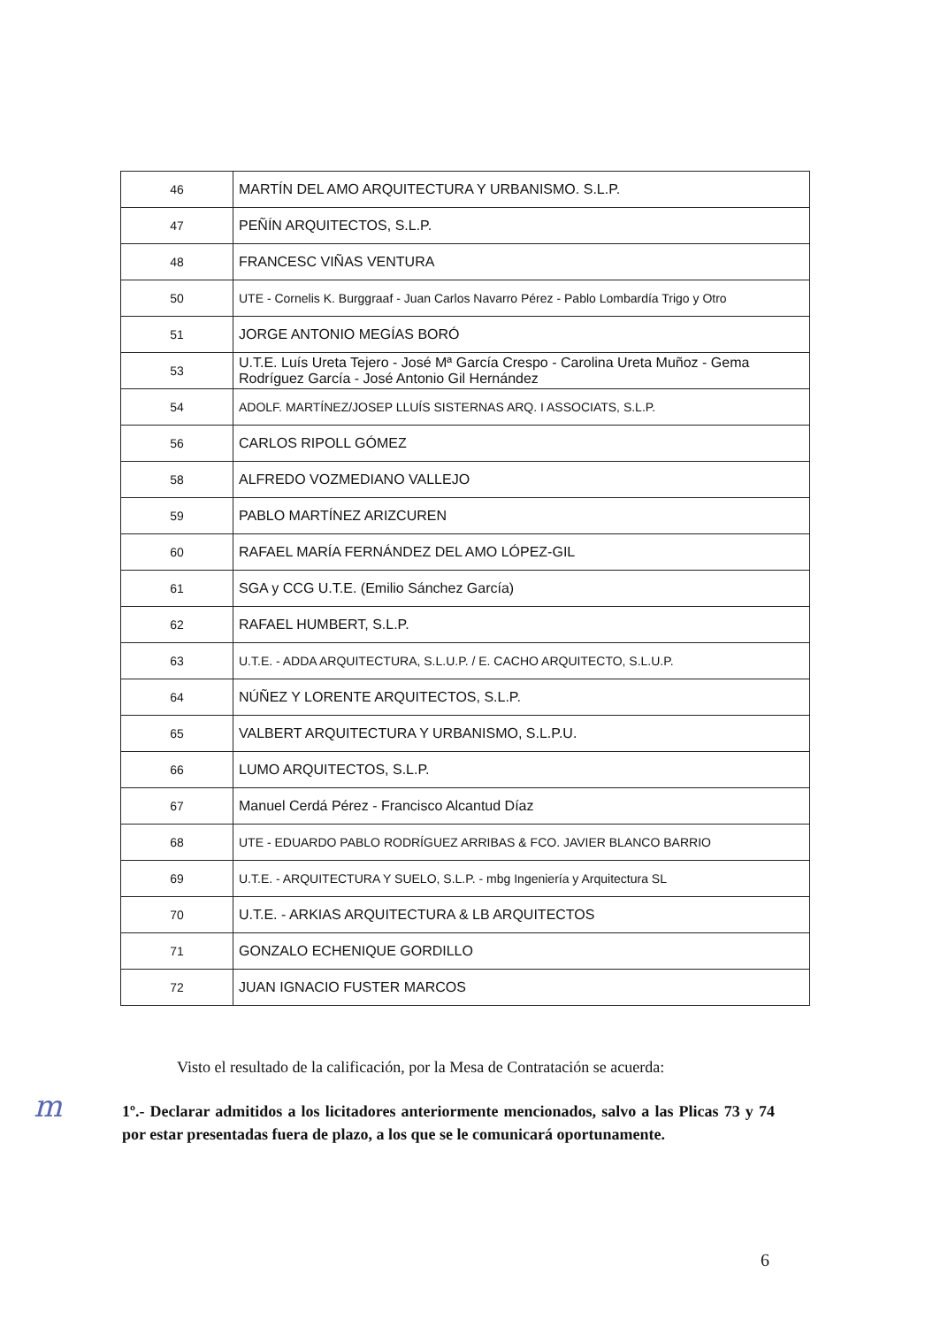| 46 | MARTÍN DEL AMO ARQUITECTURA Y URBANISMO. S.L.P. |
| 47 | PEÑÍN ARQUITECTOS, S.L.P. |
| 48 | FRANCESC VIÑAS VENTURA |
| 50 | UTE - Cornelis K. Burggraaf - Juan Carlos Navarro Pérez - Pablo Lombardía Trigo y Otro |
| 51 | JORGE ANTONIO MEGÍAS BORÓ |
| 53 | U.T.E. Luís Ureta Tejero - José Mª García Crespo - Carolina Ureta Muñoz - Gema Rodríguez García - José Antonio Gil Hernández |
| 54 | ADOLF. MARTÍNEZ/JOSEP LLUÍS SISTERNAS ARQ. I ASSOCIATS, S.L.P. |
| 56 | CARLOS RIPOLL GÓMEZ |
| 58 | ALFREDO VOZMEDIANO VALLEJO |
| 59 | PABLO MARTÍNEZ ARIZCUREN |
| 60 | RAFAEL MARÍA FERNÁNDEZ DEL AMO LÓPEZ-GIL |
| 61 | SGA y CCG U.T.E. (Emilio Sánchez García) |
| 62 | RAFAEL HUMBERT, S.L.P. |
| 63 | U.T.E. - ADDA ARQUITECTURA, S.L.U.P. / E. CACHO ARQUITECTO, S.L.U.P. |
| 64 | NÚÑEZ Y LORENTE ARQUITECTOS, S.L.P. |
| 65 | VALBERT ARQUITECTURA Y URBANISMO, S.L.P.U. |
| 66 | LUMO ARQUITECTOS, S.L.P. |
| 67 | Manuel Cerdá Pérez - Francisco Alcantud Díaz |
| 68 | UTE - EDUARDO PABLO RODRÍGUEZ ARRIBAS & FCO. JAVIER BLANCO BARRIO |
| 69 | U.T.E. - ARQUITECTURA Y SUELO, S.L.P. - mbg Ingeniería y Arquitectura SL |
| 70 | U.T.E. - ARKIAS ARQUITECTURA & LB ARQUITECTOS |
| 71 | GONZALO ECHENIQUE GORDILLO |
| 72 | JUAN IGNACIO FUSTER MARCOS |
Visto el resultado de la calificación, por la Mesa de Contratación se acuerda:
m
1º.- Declarar admitidos a los licitadores anteriormente mencionados, salvo a las Plicas 73 y 74 por estar presentadas fuera de plazo, a los que se le comunicará oportunamente.
6